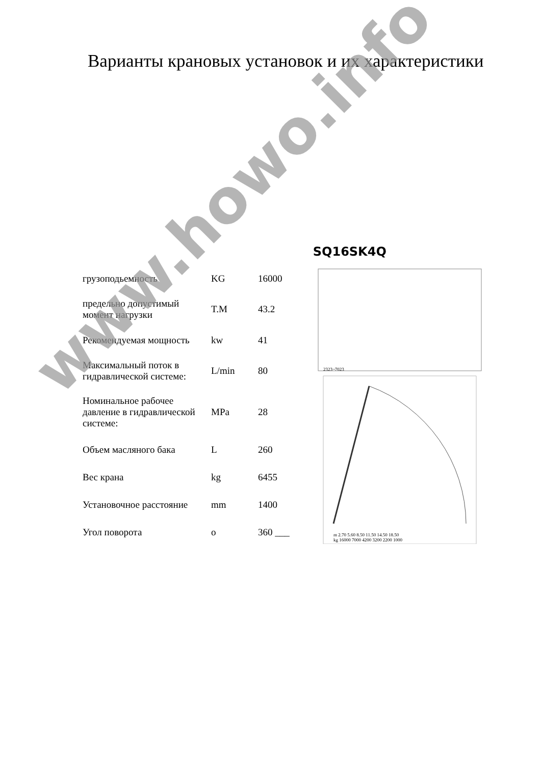Варианты крановых установок и их характеристики
| грузоподьемность | KG | 16000 |
| предельно допустимый момент нагрузки | T.M | 43.2 |
| Рекомендуемая мощность | kw | 41 |
| Максимальный поток в гидравлической системе: | L/min | 80 |
| Номинальное рабочее давление в гидравлической системе: | MPa | 28 |
| Объем масляного бака | L | 260 |
| Вес крана | kg | 6455 |
| Установочное расстояние | mm | 1400 |
| Угол поворота | o | 360 ___ |
SQ16SK4Q
2323~7023
m 2.70 5.60 8.50 11.50 14.50 18.50
kg 16000 7000 4200 3200 2200 1000
www.howo.info